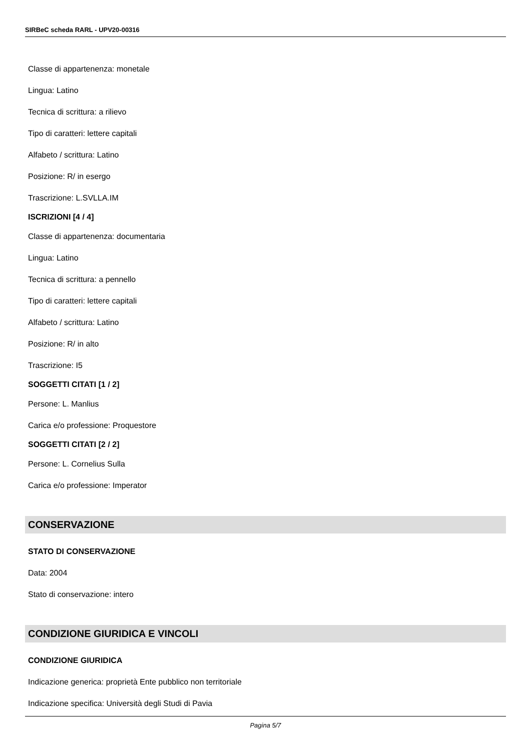SIRBeC scheda RARL - UPV20-00316
Classe di appartenenza: monetale
Lingua: Latino
Tecnica di scrittura: a rilievo
Tipo di caratteri: lettere capitali
Alfabeto / scrittura: Latino
Posizione: R/ in esergo
Trascrizione: L.SVLLA.IM
ISCRIZIONI [4 / 4]
Classe di appartenenza: documentaria
Lingua: Latino
Tecnica di scrittura: a pennello
Tipo di caratteri: lettere capitali
Alfabeto / scrittura: Latino
Posizione: R/ in alto
Trascrizione: I5
SOGGETTI CITATI [1 / 2]
Persone: L. Manlius
Carica e/o professione: Proquestore
SOGGETTI CITATI [2 / 2]
Persone: L. Cornelius Sulla
Carica e/o professione: Imperator
CONSERVAZIONE
STATO DI CONSERVAZIONE
Data: 2004
Stato di conservazione: intero
CONDIZIONE GIURIDICA E VINCOLI
CONDIZIONE GIURIDICA
Indicazione generica: proprietà Ente pubblico non territoriale
Indicazione specifica: Università degli Studi di Pavia
Pagina 5/7